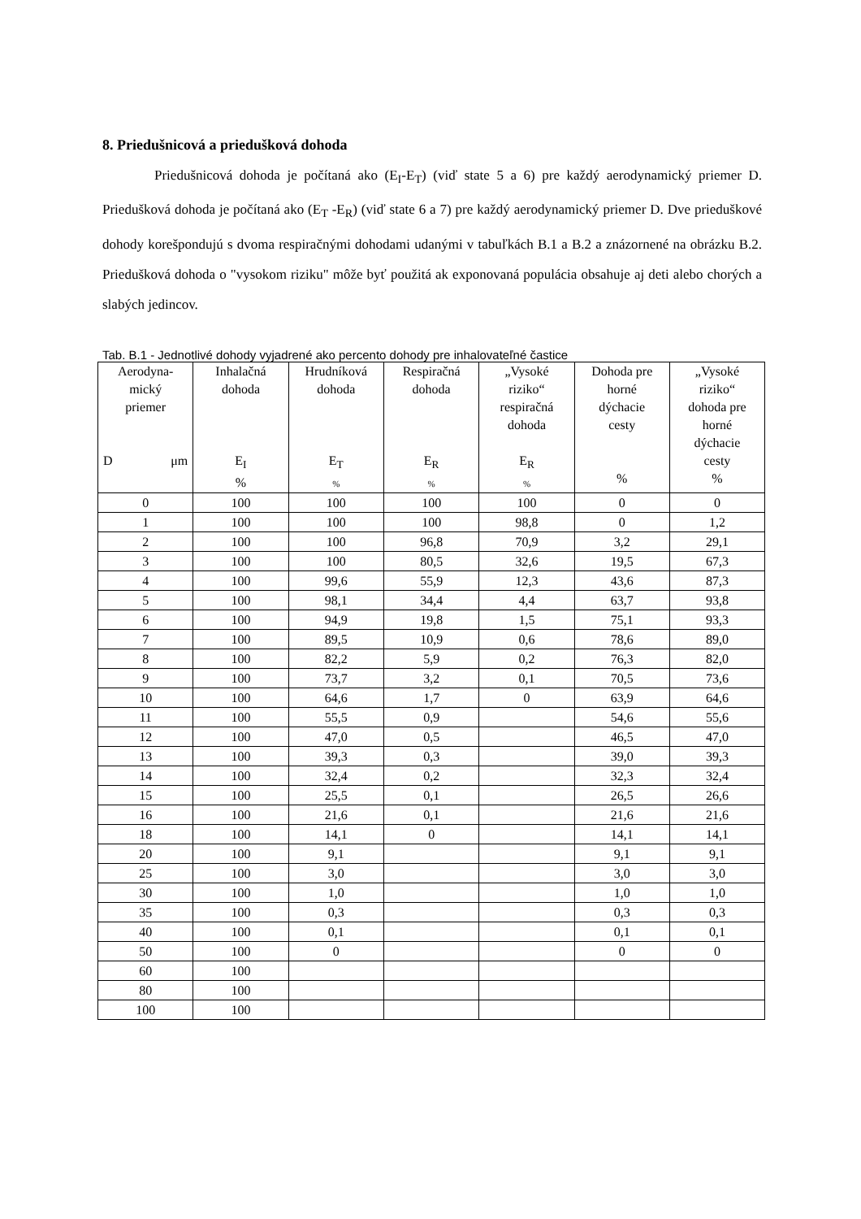8. Priedušnicová a priedušková dohoda
Priedušnicová dohoda je počítaná ako (E<sub>I</sub>-E<sub>T</sub>) (viď state 5 a 6) pre každý aerodynamický priemer D. Priedušková dohoda je počítaná ako (E<sub>T</sub> -E<sub>R</sub>) (viď state 6 a 7) pre každý aerodynamický priemer D. Dve prieduškové dohody korešpondujú s dvoma respiračnými dohodami udanými v tabuľkách B.1 a B.2 a znázornené na obrázku B.2. Priedušková dohoda o "vysokom riziku" môže byť použitá ak exponovaná populácia obsahuje aj deti alebo chorých a slabých jedincov.
Tab. B.1 - Jednotlivé dohody vyjadrené ako percento dohody pre inhalovateľné častice
| Aerodyna- mický priemer D μm | Inhalačná dohoda E<sub>I</sub> % | Hrudníková dohoda E<sub>T</sub> % | Respiračná dohoda E<sub>R</sub> % | „Vysoké riziko“ respiračná dohoda E<sub>R</sub> % | Dohoda pre horné dýchacie cesty % | „Vysoké riziko“ dohoda pre horné dýchacie cesty % |
| --- | --- | --- | --- | --- | --- | --- |
| 0 | 100 | 100 | 100 | 100 | 0 | 0 |
| 1 | 100 | 100 | 100 | 98,8 | 0 | 1,2 |
| 2 | 100 | 100 | 96,8 | 70,9 | 3,2 | 29,1 |
| 3 | 100 | 100 | 80,5 | 32,6 | 19,5 | 67,3 |
| 4 | 100 | 99,6 | 55,9 | 12,3 | 43,6 | 87,3 |
| 5 | 100 | 98,1 | 34,4 | 4,4 | 63,7 | 93,8 |
| 6 | 100 | 94,9 | 19,8 | 1,5 | 75,1 | 93,3 |
| 7 | 100 | 89,5 | 10,9 | 0,6 | 78,6 | 89,0 |
| 8 | 100 | 82,2 | 5,9 | 0,2 | 76,3 | 82,0 |
| 9 | 100 | 73,7 | 3,2 | 0,1 | 70,5 | 73,6 |
| 10 | 100 | 64,6 | 1,7 | 0 | 63,9 | 64,6 |
| 11 | 100 | 55,5 | 0,9 | | 54,6 | 55,6 |
| 12 | 100 | 47,0 | 0,5 | | 46,5 | 47,0 |
| 13 | 100 | 39,3 | 0,3 | | 39,0 | 39,3 |
| 14 | 100 | 32,4 | 0,2 | | 32,3 | 32,4 |
| 15 | 100 | 25,5 | 0,1 | | 26,5 | 26,6 |
| 16 | 100 | 21,6 | 0,1 | | 21,6 | 21,6 |
| 18 | 100 | 14,1 | 0 | | 14,1 | 14,1 |
| 20 | 100 | 9,1 | | | 9,1 | 9,1 |
| 25 | 100 | 3,0 | | | 3,0 | 3,0 |
| 30 | 100 | 1,0 | | | 1,0 | 1,0 |
| 35 | 100 | 0,3 | | | 0,3 | 0,3 |
| 40 | 100 | 0,1 | | | 0,1 | 0,1 |
| 50 | 100 | 0 | | | 0 | 0 |
| 60 | 100 | | | | | |
| 80 | 100 | | | | | |
| 100 | 100 | | | | | |